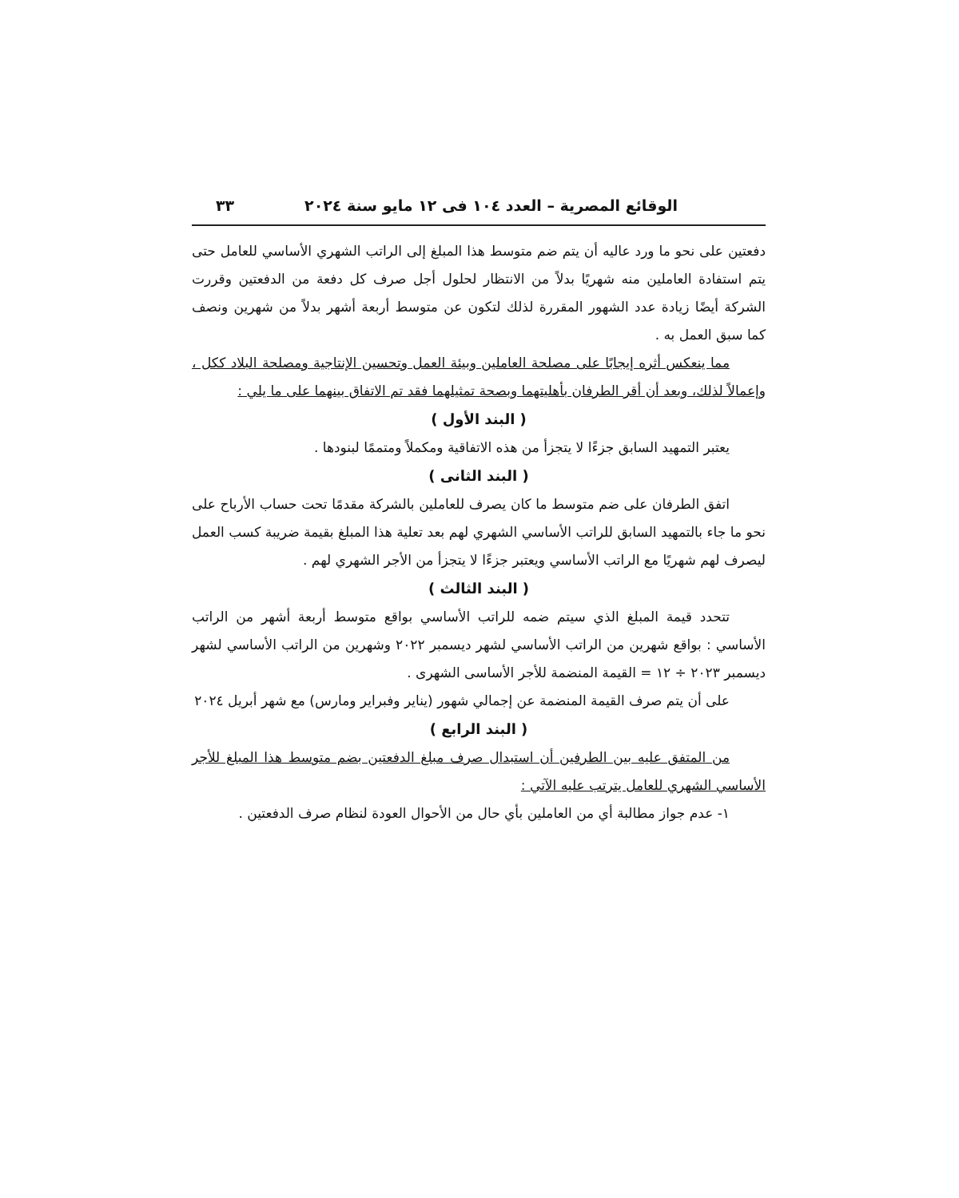الوقائع المصرية – العدد ١٠٤ فى ١٢ مايو سنة ٢٠٢٤ ٣٣
دفعتين على نحو ما ورد عاليه أن يتم ضم متوسط هذا المبلغ إلى الراتب الشهري الأساسي للعامل حتى يتم استفادة العاملين منه شهريًا بدلاً من الانتظار لحلول أجل صرف كل دفعة من الدفعتين وقررت الشركة أيضًا زيادة عدد الشهور المقررة لذلك لتكون عن متوسط أربعة أشهر بدلاً من شهرين ونصف كما سبق العمل به .
مما ينعكس أثره إيجابًا على مصلحة العاملين وبيئة العمل وتحسين الإنتاجية ومصلحة البلاد ككل ، وإعمالاً لذلك، وبعد أن أقر الطرفان بأهليتهما وبصحة تمثيلهما فقد تم الاتفاق بينهما على ما يلي :
( البند الأول )
يعتبر التمهيد السابق جزءًا لا يتجزأ من هذه الاتفاقية ومكملاً ومتممًا لبنودها .
( البند الثانى )
اتفق الطرفان على ضم متوسط ما كان يصرف للعاملين بالشركة مقدمًا تحت حساب الأرباح على نحو ما جاء بالتمهيد السابق للراتب الأساسي الشهري لهم بعد تعلية هذا المبلغ بقيمة ضريبة كسب العمل ليصرف لهم شهريًا مع الراتب الأساسي ويعتبر جزءًا لا يتجزأ من الأجر الشهري لهم .
( البند الثالث )
تتحدد قيمة المبلغ الذي سيتم ضمه للراتب الأساسي بواقع متوسط أربعة أشهر من الراتب الأساسي : بواقع شهرين من الراتب الأساسي لشهر ديسمبر ٢٠٢٢ وشهرين من الراتب الأساسي لشهر ديسمبر ٢٠٢٣ ÷ ١٢ = القيمة المنضمة للأجر الأساسى الشهرى .
على أن يتم صرف القيمة المنضمة عن إجمالي شهور (يناير وفبراير ومارس) مع شهر أبريل ٢٠٢٤
( البند الرابع )
من المتفق عليه بين الطرفين أن استبدال صرف مبلغ الدفعتين بضم متوسط هذا المبلغ للأجر الأساسي الشهري للعامل يترتب عليه الآتي :
١- عدم جواز مطالبة أي من العاملين بأي حال من الأحوال العودة لنظام صرف الدفعتين .